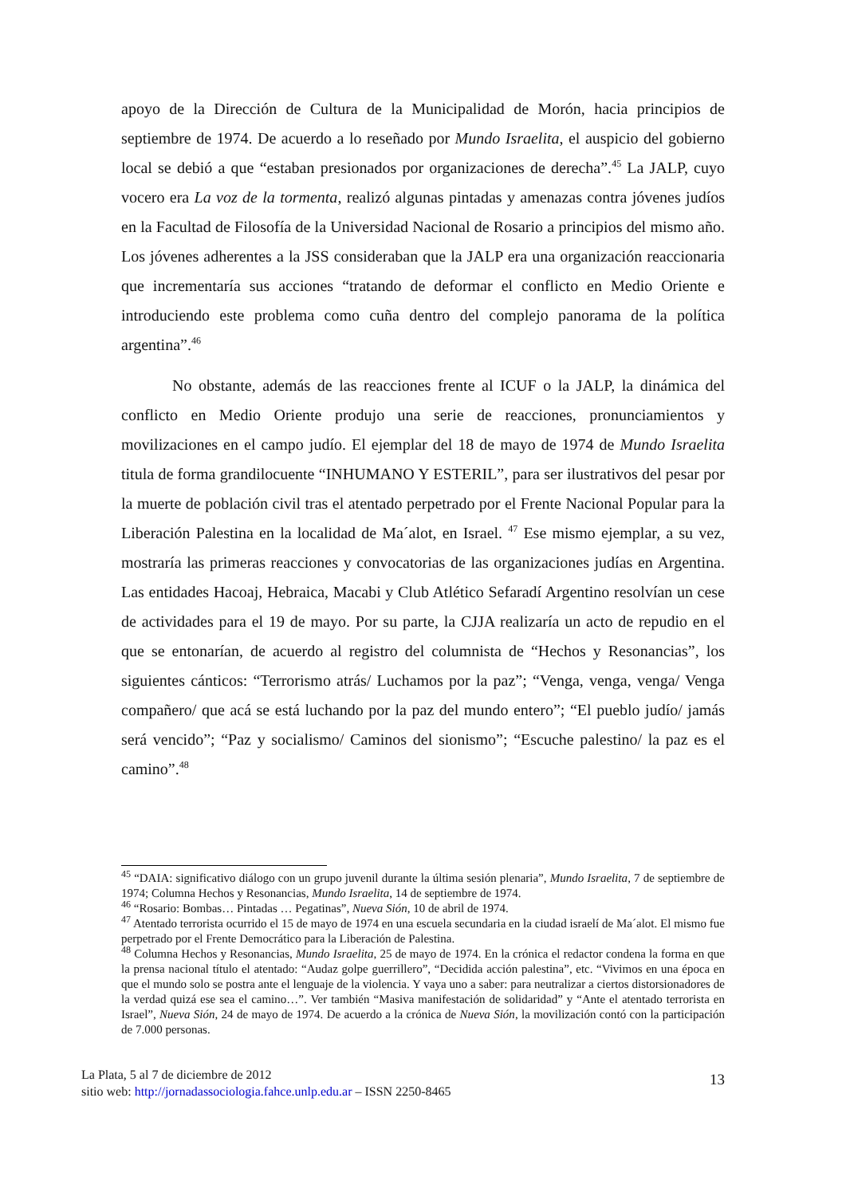apoyo de la Dirección de Cultura de la Municipalidad de Morón, hacia principios de septiembre de 1974. De acuerdo a lo reseñado por Mundo Israelita, el auspicio del gobierno local se debió a que “estaban presionados por organizaciones de derecha”.<sup>45</sup> La JALP, cuyo vocero era La voz de la tormenta, realizó algunas pintadas y amenazas contra jóvenes judíos en la Facultad de Filosofía de la Universidad Nacional de Rosario a principios del mismo año. Los jóvenes adherentes a la JSS consideraban que la JALP era una organización reaccionaria que incrementaría sus acciones “tratando de deformar el conflicto en Medio Oriente e introduciendo este problema como cuña dentro del complejo panorama de la política argentina”.<sup>46</sup>
No obstante, además de las reacciones frente al ICUF o la JALP, la dinámica del conflicto en Medio Oriente produjo una serie de reacciones, pronunciamientos y movilizaciones en el campo judío. El ejemplar del 18 de mayo de 1974 de Mundo Israelita titula de forma grandilocuente “INHUMANO Y ESTERIL”, para ser ilustrativos del pesar por la muerte de población civil tras el atentado perpetrado por el Frente Nacional Popular para la Liberación Palestina en la localidad de Ma´alot, en Israel. <sup>47</sup> Ese mismo ejemplar, a su vez, mostraría las primeras reacciones y convocatorias de las organizaciones judías en Argentina. Las entidades Hacoaj, Hebraica, Macabi y Club Atlético Sefaradí Argentino resolvían un cese de actividades para el 19 de mayo. Por su parte, la CJJA realizaría un acto de repudio en el que se entonarían, de acuerdo al registro del columnista de “Hechos y Resonancias”, los siguientes cánticos: “Terrorismo atrás/ Luchamos por la paz”; “Venga, venga, venga/ Venga compañero/ que acá se está luchando por la paz del mundo entero”; “El pueblo judío/ jamás será vencido”; “Paz y socialismo/ Caminos del sionismo”; “Escuche palestino/ la paz es el camino”.<sup>48</sup>
<sup>45</sup> “DAIA: significativo diálogo con un grupo juvenil durante la última sesión plenaria”, Mundo Israelita, 7 de septiembre de 1974; Columna Hechos y Resonancias, Mundo Israelita, 14 de septiembre de 1974.
<sup>46</sup> “Rosario: Bombas… Pintadas … Pegatinas”, Nueva Sión, 10 de abril de 1974.
<sup>47</sup> Atentado terrorista ocurrido el 15 de mayo de 1974 en una escuela secundaria en la ciudad israelí de Ma´alot. El mismo fue perpetrado por el Frente Democrático para la Liberación de Palestina.
<sup>48</sup> Columna Hechos y Resonancias, Mundo Israelita, 25 de mayo de 1974. En la crónica el redactor condena la forma en que la prensa nacional título el atentado: “Audaz golpe guerrillero”, “Decidida acción palestina”, etc. “Vivimos en una época en que el mundo solo se postra ante el lenguaje de la violencia. Y vaya uno a saber: para neutralizar a ciertos distorsionadores de la verdad quizá ese sea el camino…”. Ver también “Masiva manifestación de solidaridad” y “Ante el atentado terrorista en Israel”, Nueva Sión, 24 de mayo de 1974. De acuerdo a la crónica de Nueva Sión, la movilización contó con la participación de 7.000 personas.
La Plata, 5 al 7 de diciembre de 2012
sitio web: http://jornadassociologia.fahce.unlp.edu.ar – ISSN 2250-8465
13